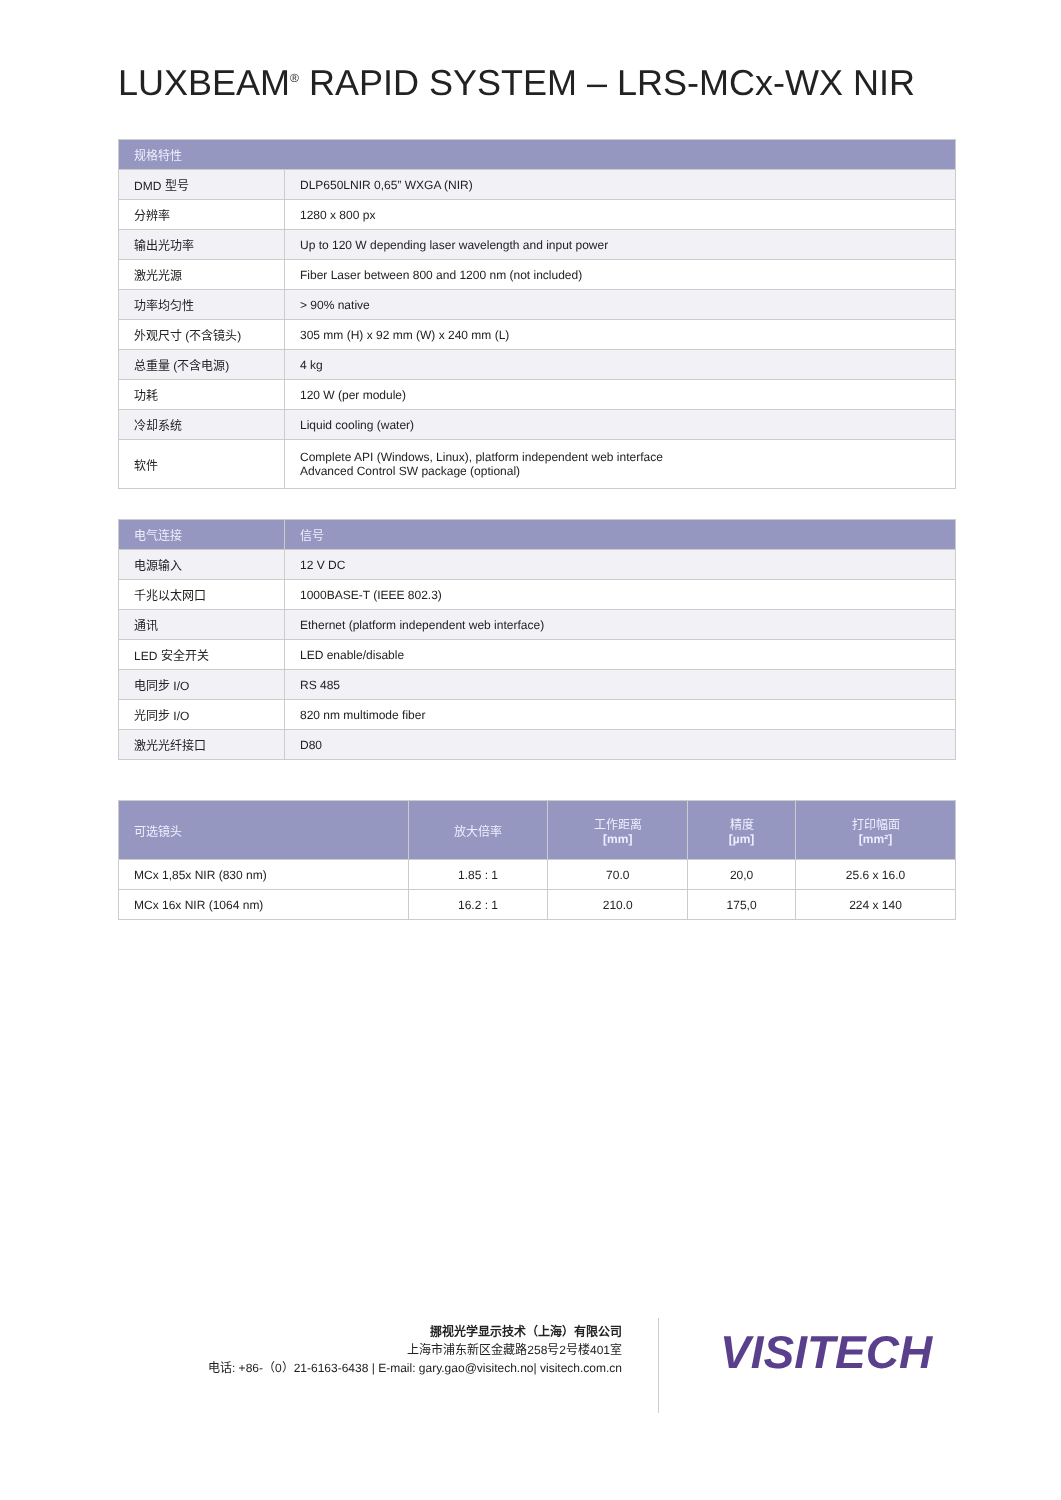LUXBEAM<sup>®</sup> RAPID SYSTEM – LRS-MCx-WX NIR
| 规格特性 | |
| --- | --- |
| DMD 型号 | DLP650LNIR 0,65” WXGA (NIR) |
| 分辨率 | 1280 x 800 px |
| 输出光功率 | Up to 120 W depending laser wavelength and input power |
| 激光光源 | Fiber Laser between 800 and 1200 nm (not included) |
| 功率均匀性 | > 90% native |
| 外观尺寸 (不含镜头) | 305 mm (H) x 92 mm (W) x 240 mm (L) |
| 总重量 (不含电源) | 4 kg |
| 功耗 | 120 W (per module) |
| 冷却系统 | Liquid cooling (water) |
| 软件 | Complete API (Windows, Linux), platform independent web interface Advanced Control SW package (optional) |
| 电气连接 | 信号 |
| --- | --- |
| 电源输入 | 12 V DC |
| 千兆以太网口 | 1000BASE-T (IEEE 802.3) |
| 通讯 | Ethernet (platform independent web interface) |
| LED 安全开关 | LED enable/disable |
| 电同步 I/O | RS 485 |
| 光同步 I/O | 820 nm multimode fiber |
| 激光光纤接口 | D80 |
| 可选镜头 | 放大倍率 | 工作距离 [mm] | 精度 [µm] | 打印幅面 [mm²] |
| --- | --- | --- | --- | --- |
| MCx 1,85x NIR (830 nm) | 1.85 : 1 | 70.0 | 20,0 | 25.6 x 16.0 |
| MCx 16x NIR (1064 nm) | 16.2 : 1 | 210.0 | 175,0 | 224 x 140 |
挪视光学显示技术（上海）有限公司
上海市浦东新区金藏路258号2号楼401室
电话: +86-（0）21-6163-6438 | E-mail: gary.gao@visitech.no| visitech.com.cn
VISITECH